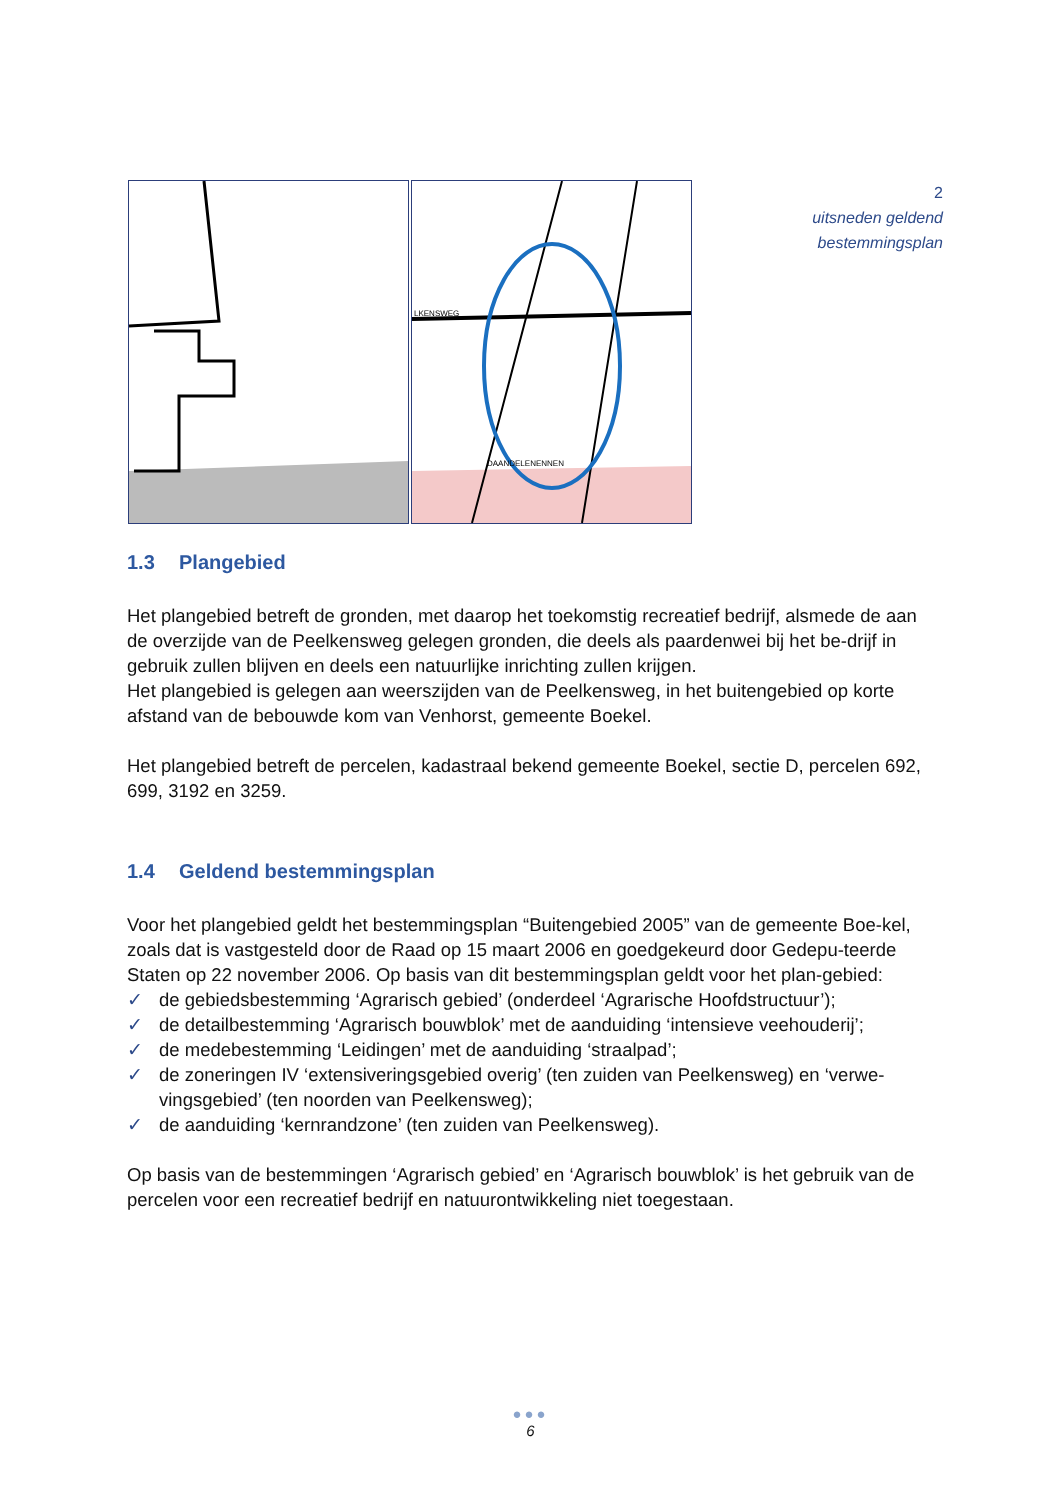LKENSWEG
DAANDELENENNEN
2
uitsneden geldend
bestemmingsplan
1.3 Plangebied
Het plangebied betreft de gronden, met daarop het toekomstig recreatief bedrijf, alsmede de aan de overzijde van de Peelkensweg gelegen gronden, die deels als paardenwei bij het be-drijf in gebruik zullen blijven en deels een natuurlijke inrichting zullen krijgen.
Het plangebied is gelegen aan weerszijden van de Peelkensweg, in het buitengebied op korte afstand van de bebouwde kom van Venhorst, gemeente Boekel.
Het plangebied betreft de percelen, kadastraal bekend gemeente Boekel, sectie D, percelen 692, 699, 3192 en 3259.
1.4 Geldend bestemmingsplan
Voor het plangebied geldt het bestemmingsplan “Buitengebied 2005” van de gemeente Boe-kel, zoals dat is vastgesteld door de Raad op 15 maart 2006 en goedgekeurd door Gedepu-teerde Staten op 22 november 2006. Op basis van dit bestemmingsplan geldt voor het plan-gebied:
✓ de gebiedsbestemming ‘Agrarisch gebied’ (onderdeel ‘Agrarische Hoofdstructuur’);
✓ de detailbestemming ‘Agrarisch bouwblok’ met de aanduiding ‘intensieve veehouderij’;
✓ de medebestemming ‘Leidingen’ met de aanduiding ‘straalpad’;
✓ de zoneringen IV ‘extensiveringsgebied overig’ (ten zuiden van Peelkensweg) en ‘verwe-vingsgebied’ (ten noorden van Peelkensweg);
✓ de aanduiding ‘kernrandzone’ (ten zuiden van Peelkensweg).
Op basis van de bestemmingen ‘Agrarisch gebied’ en ‘Agrarisch bouwblok’ is het gebruik van de percelen voor een recreatief bedrijf en natuurontwikkeling niet toegestaan.
●●●
6